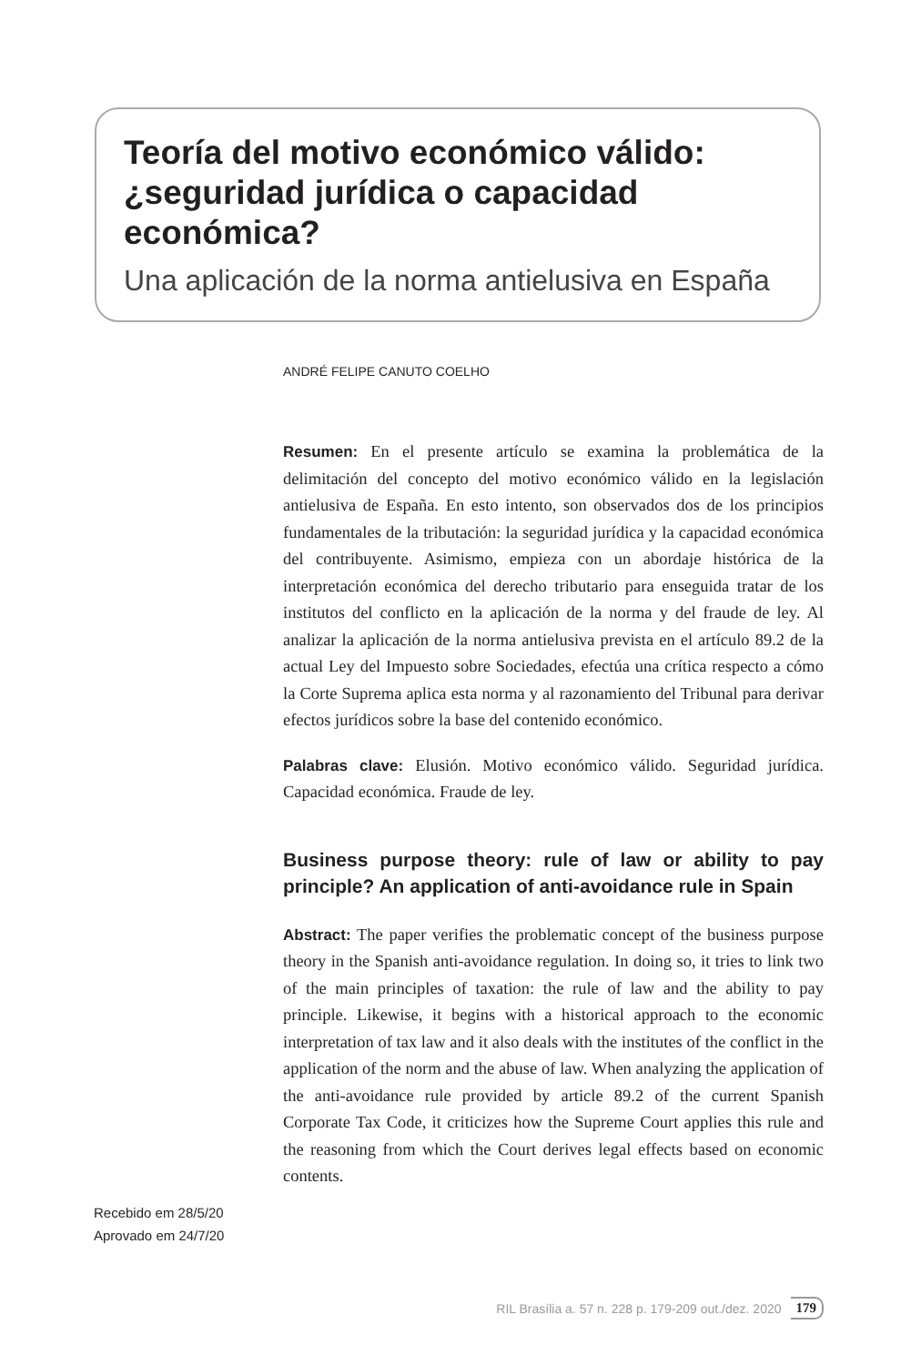Teoría del motivo económico válido: ¿seguridad jurídica o capacidad económica?
Una aplicación de la norma antielusiva en España
ANDRÉ FELIPE CANUTO COELHO
Resumen: En el presente artículo se examina la problemática de la delimitación del concepto del motivo económico válido en la legislación antielusiva de España. En esto intento, son observados dos de los principios fundamentales de la tributación: la seguridad jurídica y la capacidad económica del contribuyente. Asimismo, empieza con un abordaje histórica de la interpretación económica del derecho tributario para enseguida tratar de los institutos del conflicto en la aplicación de la norma y del fraude de ley. Al analizar la aplicación de la norma antielusiva prevista en el artículo 89.2 de la actual Ley del Impuesto sobre Sociedades, efectúa una crítica respecto a cómo la Corte Suprema aplica esta norma y al razonamiento del Tribunal para derivar efectos jurídicos sobre la base del contenido económico.
Palabras clave: Elusión. Motivo económico válido. Seguridad jurídica. Capacidad económica. Fraude de ley.
Business purpose theory: rule of law or ability to pay principle? An application of anti-avoidance rule in Spain
Abstract: The paper verifies the problematic concept of the business purpose theory in the Spanish anti-avoidance regulation. In doing so, it tries to link two of the main principles of taxation: the rule of law and the ability to pay principle. Likewise, it begins with a historical approach to the economic interpretation of tax law and it also deals with the institutes of the conflict in the application of the norm and the abuse of law. When analyzing the application of the anti-avoidance rule provided by article 89.2 of the current Spanish Corporate Tax Code, it criticizes how the Supreme Court applies this rule and the reasoning from which the Court derives legal effects based on economic contents.
Recebido em 28/5/20
Aprovado em 24/7/20
RIL Brasília a. 57 n. 228 p. 179-209 out./dez. 2020 179